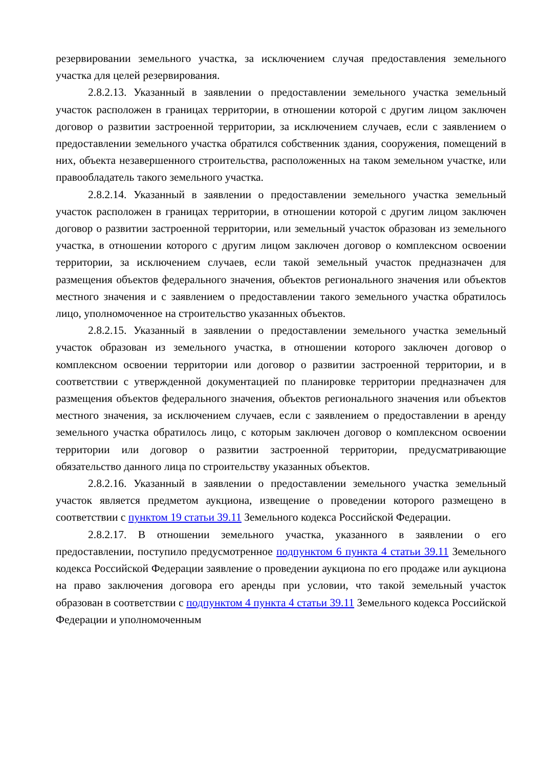резервировании земельного участка, за исключением случая предоставления земельного участка для целей резервирования.
2.8.2.13. Указанный в заявлении о предоставлении земельного участка земельный участок расположен в границах территории, в отношении которой с другим лицом заключен договор о развитии застроенной территории, за исключением случаев, если с заявлением о предоставлении земельного участка обратился собственник здания, сооружения, помещений в них, объекта незавершенного строительства, расположенных на таком земельном участке, или правообладатель такого земельного участка.
2.8.2.14. Указанный в заявлении о предоставлении земельного участка земельный участок расположен в границах территории, в отношении которой с другим лицом заключен договор о развитии застроенной территории, или земельный участок образован из земельного участка, в отношении которого с другим лицом заключен договор о комплексном освоении территории, за исключением случаев, если такой земельный участок предназначен для размещения объектов федерального значения, объектов регионального значения или объектов местного значения и с заявлением о предоставлении такого земельного участка обратилось лицо, уполномоченное на строительство указанных объектов.
2.8.2.15. Указанный в заявлении о предоставлении земельного участка земельный участок образован из земельного участка, в отношении которого заключен договор о комплексном освоении территории или договор о развитии застроенной территории, и в соответствии с утвержденной документацией по планировке территории предназначен для размещения объектов федерального значения, объектов регионального значения или объектов местного значения, за исключением случаев, если с заявлением о предоставлении в аренду земельного участка обратилось лицо, с которым заключен договор о комплексном освоении территории или договор о развитии застроенной территории, предусматривающие обязательство данного лица по строительству указанных объектов.
2.8.2.16. Указанный в заявлении о предоставлении земельного участка земельный участок является предметом аукциона, извещение о проведении которого размещено в соответствии с пунктом 19 статьи 39.11 Земельного кодекса Российской Федерации.
2.8.2.17. В отношении земельного участка, указанного в заявлении о его предоставлении, поступило предусмотренное подпунктом 6 пункта 4 статьи 39.11 Земельного кодекса Российской Федерации заявление о проведении аукциона по его продаже или аукциона на право заключения договора его аренды при условии, что такой земельный участок образован в соответствии с подпунктом 4 пункта 4 статьи 39.11 Земельного кодекса Российской Федерации и уполномоченным